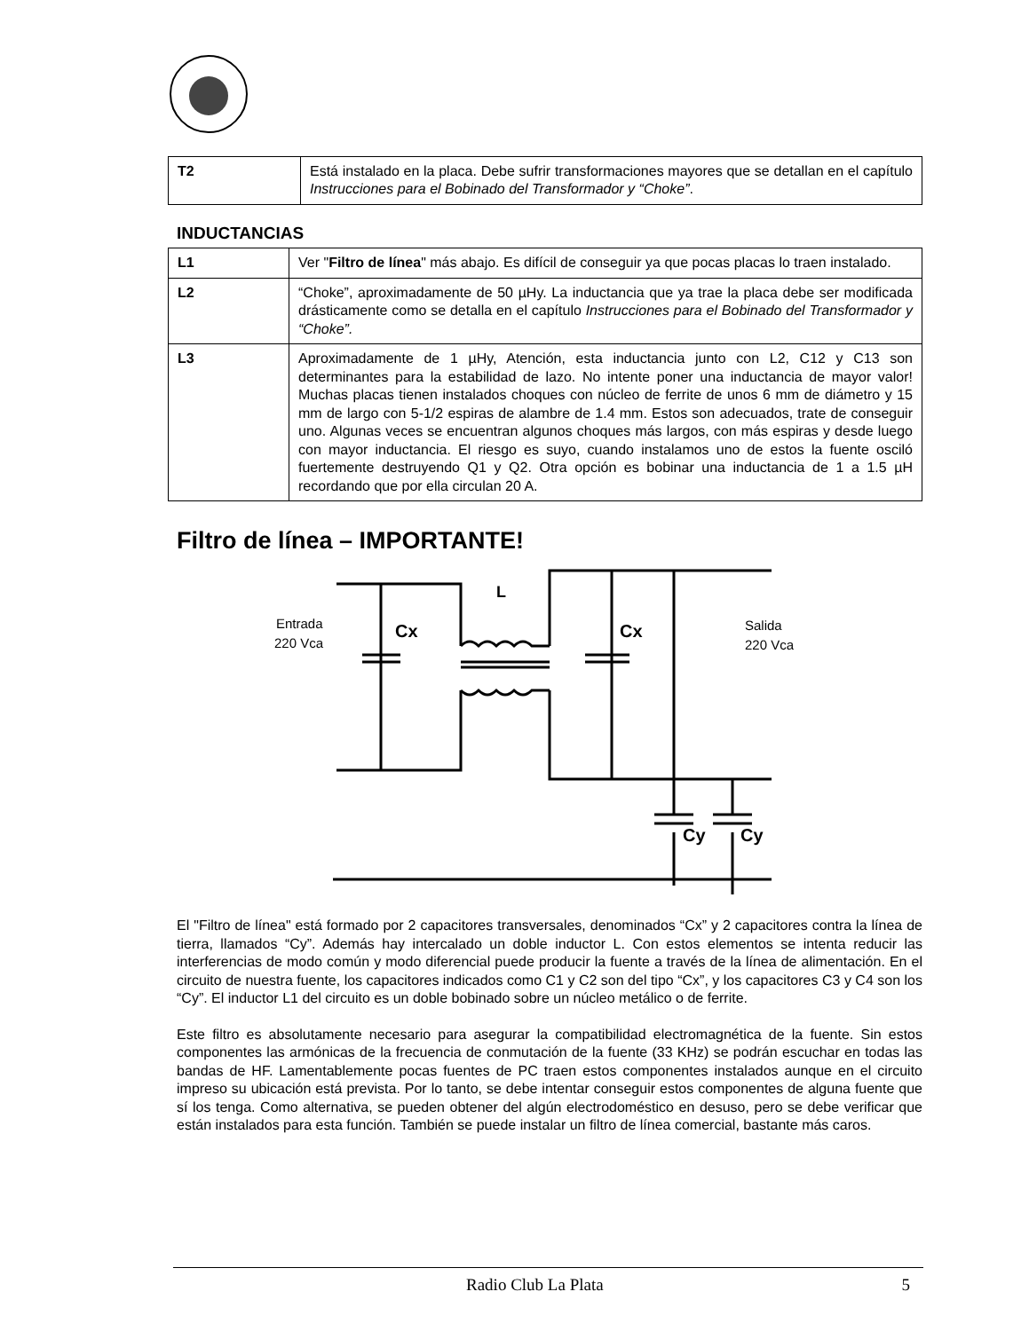| T2 | Está instalado en la placa. Debe sufrir transformaciones mayores que se detallan en el capítulo Instrucciones para el Bobinado del Transformador y “Choke” . |
INDUCTANCIAS
| L1 | Ver " Filtro de línea " más abajo. Es difícil de conseguir ya que pocas placas lo traen instalado. |
| L2 | “Choke”, aproximadamente de 50 µHy. La inductancia que ya trae la placa debe ser modificada drásticamente como se detalla en el capítulo Instrucciones para el Bobinado del Transformador y “Choke”. |
| L3 | Aproximadamente de 1 µHy, Atención, esta inductancia junto con L2, C12 y C13 son determinantes para la estabilidad de lazo. No intente poner una inductancia de mayor valor! Muchas placas tienen instalados choques con núcleo de ferrite de unos 6 mm de diámetro y 15 mm de largo con 5-1/2 espiras de alambre de 1.4 mm. Estos son adecuados, trate de conseguir uno. Algunas veces se encuentran algunos choques más largos, con más espiras y desde luego con mayor inductancia. El riesgo es suyo, cuando instalamos uno de estos la fuente osciló fuertemente destruyendo Q1 y Q2. Otra opción es bobinar una inductancia de 1 a 1.5 µH recordando que por ella circulan 20 A. |
Filtro de línea – IMPORTANTE!
L
Entrada
220 Vca
Cx
Cx
Salida
220 Vca
Cy
Cy
El "Filtro de línea" está formado por 2 capacitores transversales, denominados “Cx” y 2 capacitores contra la línea de tierra, llamados “Cy”. Además hay intercalado un doble inductor L. Con estos elementos se intenta reducir las interferencias de modo común y modo diferencial puede producir la fuente a través de la línea de alimentación. En el circuito de nuestra fuente, los capacitores indicados como C1 y C2 son del tipo “Cx”, y los capacitores C3 y C4 son los “Cy”. El inductor L1 del circuito es un doble bobinado sobre un núcleo metálico o de ferrite.
Este filtro es absolutamente necesario para asegurar la compatibilidad electromagnética de la fuente. Sin estos componentes las armónicas de la frecuencia de conmutación de la fuente (33 KHz) se podrán escuchar en todas las bandas de HF. Lamentablemente pocas fuentes de PC traen estos componentes instalados aunque en el circuito impreso su ubicación está prevista. Por lo tanto, se debe intentar conseguir estos componentes de alguna fuente que sí los tenga. Como alternativa, se pueden obtener del algún electrodoméstico en desuso, pero se debe verificar que están instalados para esta función. También se puede instalar un filtro de línea comercial, bastante más caros.
Radio Club La Plata 5